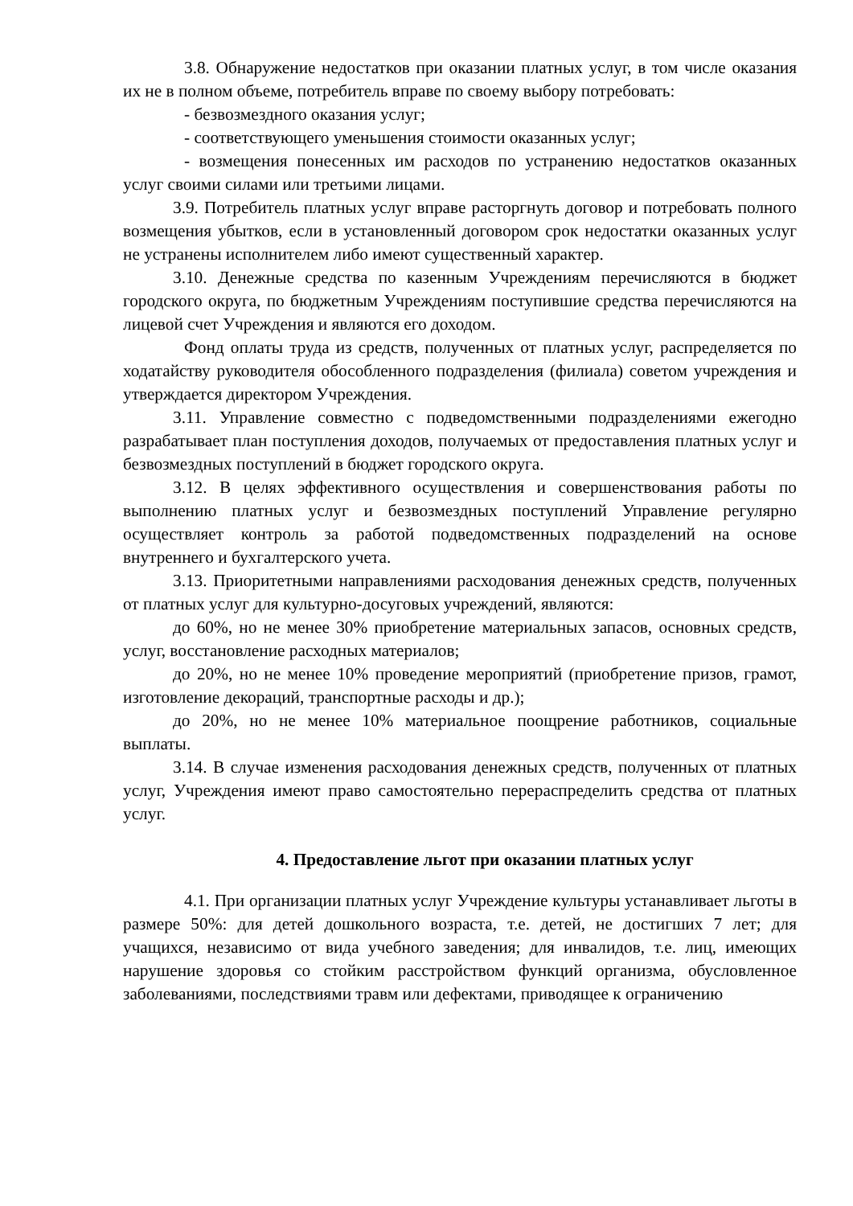3.8. Обнаружение недостатков при оказании платных услуг, в том числе оказания их не в полном объеме, потребитель вправе по своему выбору потребовать:
- безвозмездного оказания услуг;
- соответствующего уменьшения стоимости оказанных услуг;
- возмещения понесенных им расходов по устранению недостатков оказанных услуг своими силами или третьими лицами.
3.9. Потребитель платных услуг вправе расторгнуть договор и потребовать полного возмещения убытков, если в установленный договором срок недостатки оказанных услуг не устранены исполнителем либо имеют существенный характер.
3.10. Денежные средства по казенным Учреждениям перечисляются в бюджет городского округа, по бюджетным Учреждениям поступившие средства перечисляются на лицевой счет Учреждения и являются его доходом.
Фонд оплаты труда из средств, полученных от платных услуг, распределяется по ходатайству руководителя обособленного подразделения (филиала) советом учреждения и утверждается директором Учреждения.
3.11. Управление совместно с подведомственными подразделениями ежегодно разрабатывает план поступления доходов, получаемых от предоставления платных услуг и безвозмездных поступлений в бюджет городского округа.
3.12. В целях эффективного осуществления и совершенствования работы по выполнению платных услуг и безвозмездных поступлений Управление регулярно осуществляет контроль за работой подведомственных подразделений на основе внутреннего и бухгалтерского учета.
3.13. Приоритетными направлениями расходования денежных средств, полученных от платных услуг для культурно-досуговых учреждений, являются:
до 60%, но не менее 30% приобретение материальных запасов, основных средств, услуг, восстановление расходных материалов;
до 20%, но не менее 10% проведение мероприятий (приобретение призов, грамот, изготовление декораций, транспортные расходы и др.);
до 20%, но не менее 10% материальное поощрение работников, социальные выплаты.
3.14. В случае изменения расходования денежных средств, полученных от платных услуг, Учреждения имеют право самостоятельно перераспределить средства от платных услуг.
4. Предоставление льгот при оказании платных услуг
4.1. При организации платных услуг Учреждение культуры устанавливает льготы в размере 50%: для детей дошкольного возраста, т.е. детей, не достигших 7 лет; для учащихся, независимо от вида учебного заведения; для инвалидов, т.е. лиц, имеющих нарушение здоровья со стойким расстройством функций организма, обусловленное заболеваниями, последствиями травм или дефектами, приводящее к ограничению